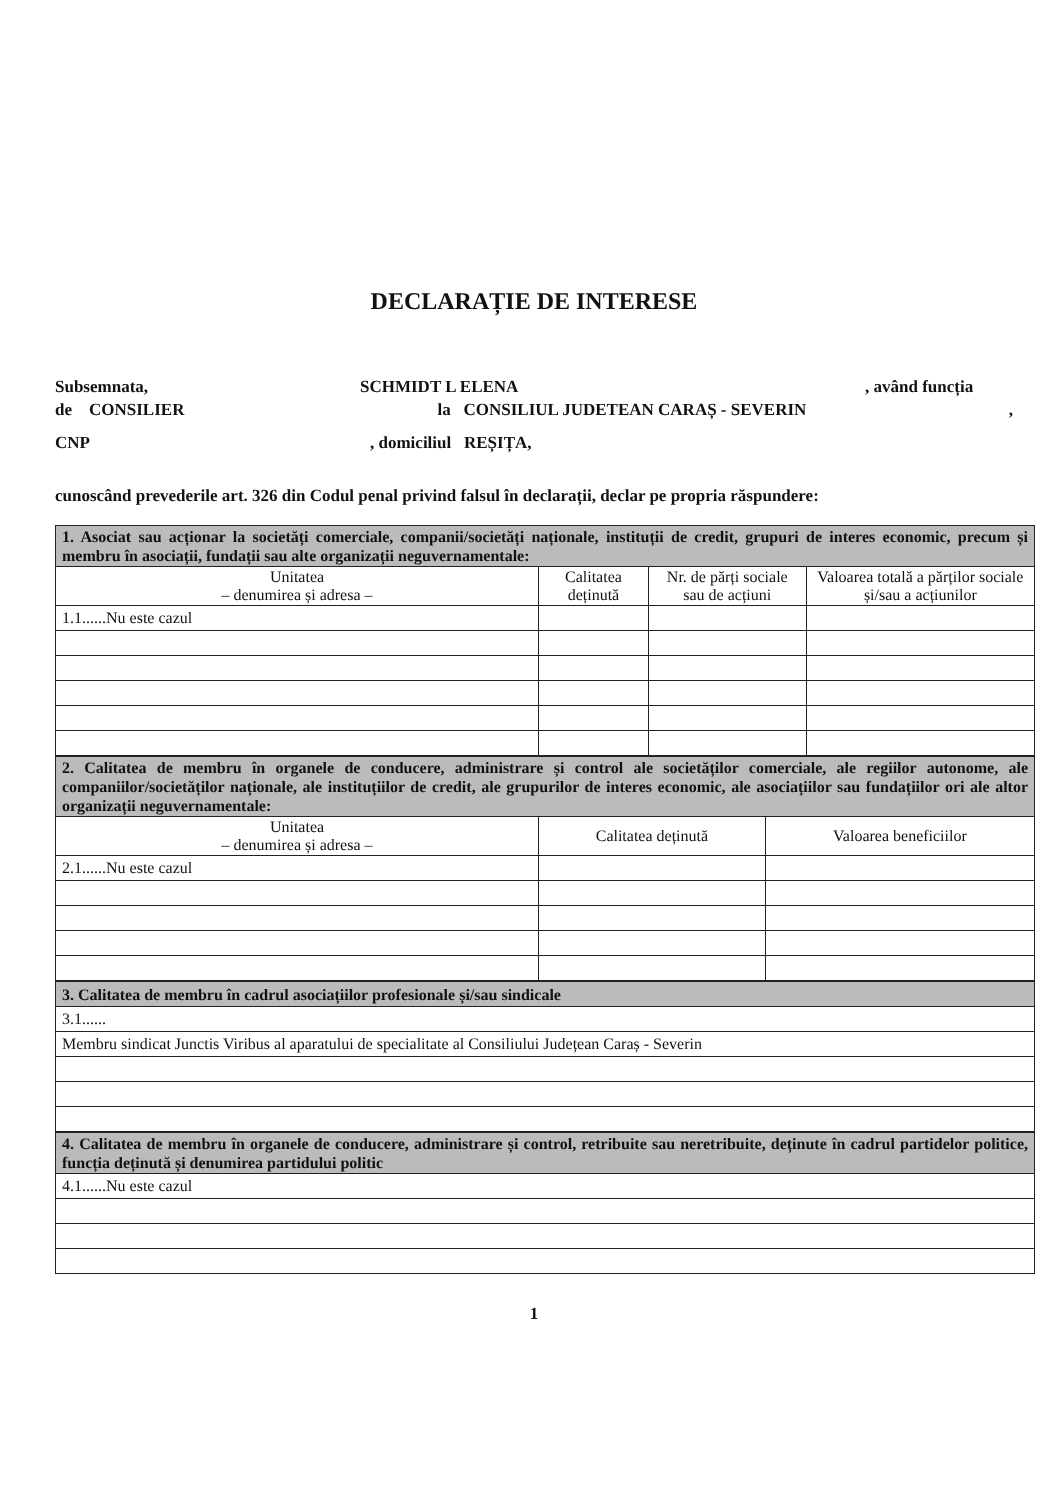DECLARAȚIE DE INTERESE
Subsemnata, SCHMIDT L ELENA, având funcția
de CONSILIER la CONSILIUL JUDETEAN CARAȘ - SEVERIN,
CNP, domiciliul REȘIȚA,
cunoscând prevederile art. 326 din Codul penal privind falsul în declarații, declar pe propria răspundere:
| 1. Asociat sau acționar la societăți comerciale, companii/societăți naționale, instituții de credit, grupuri de interes economic, precum și membru în asociații, fundații sau alte organizații neguvernamentale: | | | |
| Unitatea – denumirea și adresa – | Calitatea deținută | Nr. de părți sociale sau de acțiuni | Valoarea totală a părților sociale și/sau a acțiunilor |
| 1.1......Nu este cazul | | | |
| 2. Calitatea de membru în organele de conducere, administrare și control ale societăților comerciale, ale regiilor autonome, ale companiilor/societăților naționale, ale instituțiilor de credit, ale grupurilor de interes economic, ale asociațiilor sau fundațiilor ori ale altor organizații neguvernamentale: | | |
| Unitatea – denumirea și adresa – | Calitatea deținută | Valoarea beneficiilor |
| 2.1......Nu este cazul | | |
| 3. Calitatea de membru în cadrul asociațiilor profesionale și/sau sindicale |
| 3.1...... |
| Membru sindicat Junctis Viribus al aparatului de specialitate al Consiliului Județean Caraș - Severin |
| 4. Calitatea de membru în organele de conducere, administrare și control, retribuite sau neretribuite, deținute în cadrul partidelor politice, funcția deținută și denumirea partidului politic |
| 4.1......Nu este cazul |
1